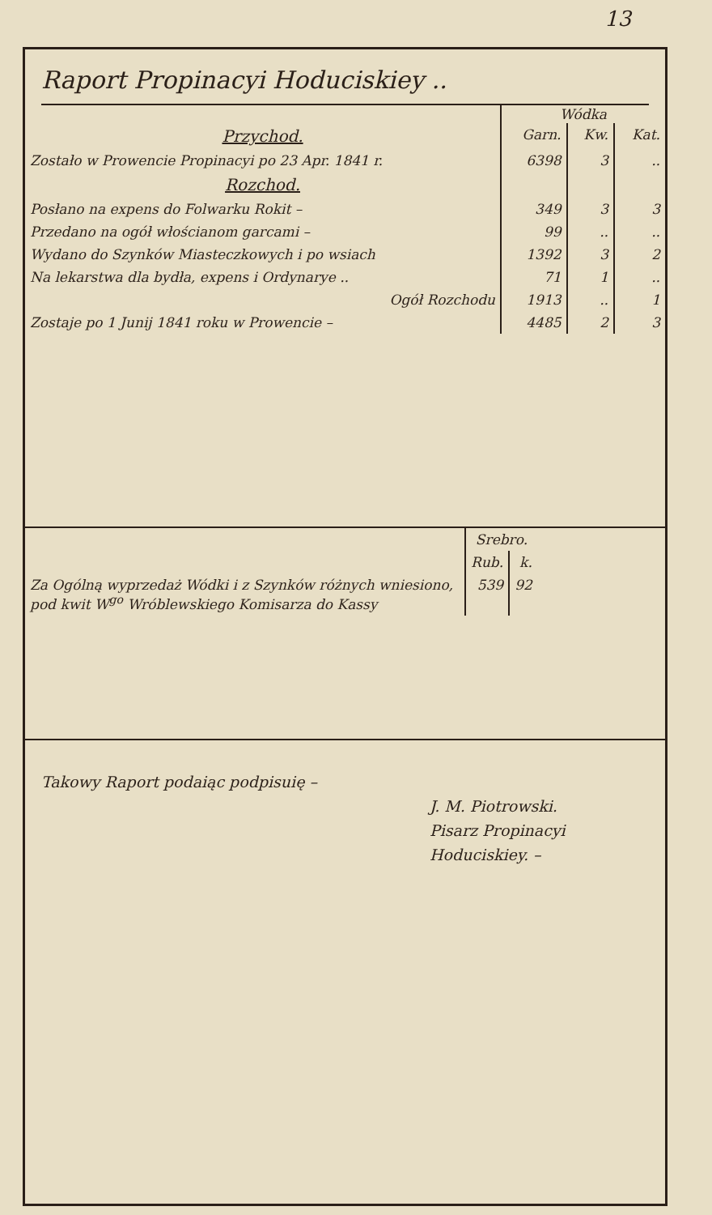13
Raport Propinacyi Hoduciskiey ..
| | Wódka | | |
| Przychod. | Garn. | Kw. | Kat. |
| Zostało w Prowencie Propinacyi po 23 Apr. 1841 r. | 6398 | 3 | .. |
| Rozchod. | | | |
| Posłano na expens do Folwarku Rokit – | 349 | 3 | 3 |
| Przedano na ogół włościanom garcami – | 99 | .. | .. |
| Wydano do Szynków Miasteczkowych i po wsiach | 1392 | 3 | 2 |
| Na lekarstwa dla bydła, expens i Ordynarye .. | 71 | 1 | .. |
| Ogół Rozchodu | 1913 | .. | 1 |
| Zostaje po 1 Junij 1841 roku w Prowencie – | 4485 | 2 | 3 |
| | Srebro. | |
| | Rub. | k. |
| Za Ogólną wyprzedaż Wódki i z Szynków różnych wniesiono, pod kwit W<sup>go</sup> Wróblewskiego Komisarza do Kassy | 539 | 92 |
Takowy Raport podaiąc podpisuię –
J. M. Piotrowski.
Pisarz Propinacyi
Hoduciskiey. –